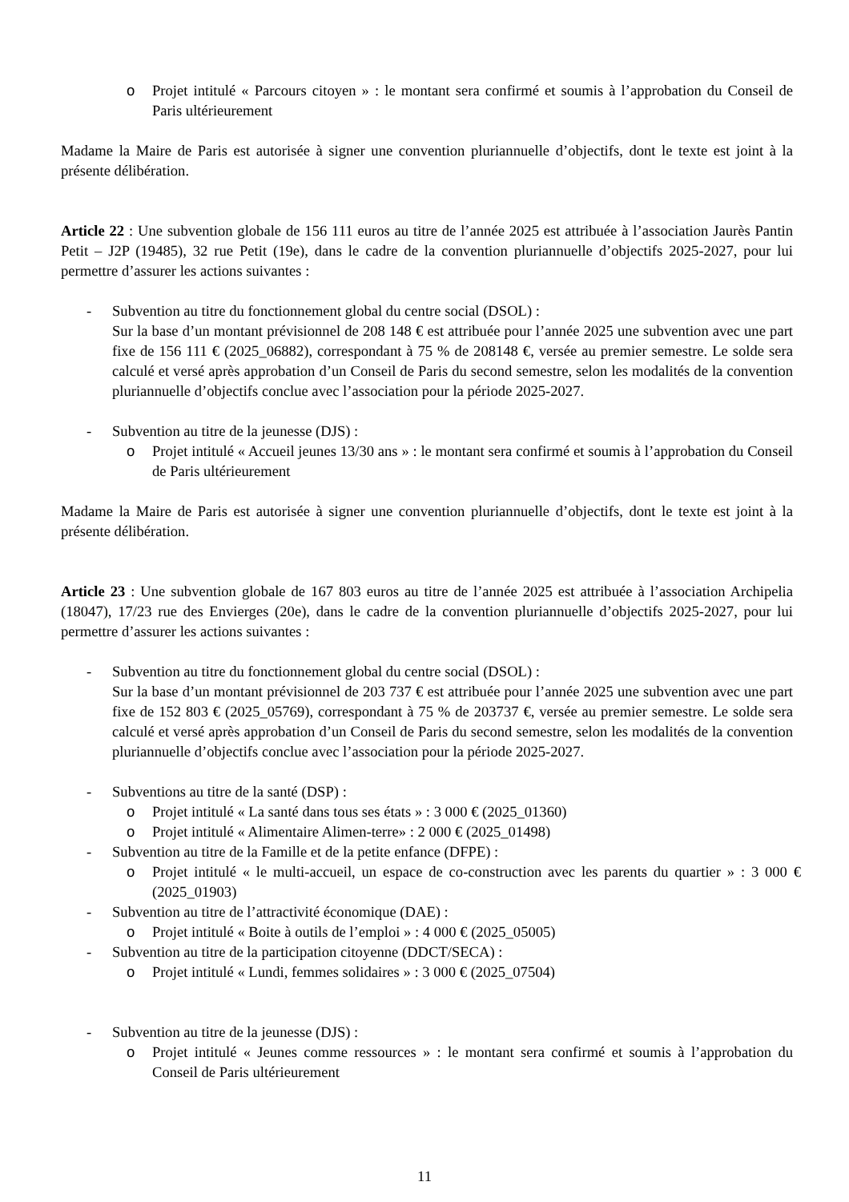o Projet intitulé « Parcours citoyen » : le montant sera confirmé et soumis à l’approbation du Conseil de Paris ultérieurement
Madame la Maire de Paris est autorisée à signer une convention pluriannuelle d’objectifs, dont le texte est joint à la présente délibération.
Article 22 : Une subvention globale de 156 111 euros au titre de l’année 2025 est attribuée à l’association Jaurès Pantin Petit – J2P (19485), 32 rue Petit (19e), dans le cadre de la convention pluriannuelle d’objectifs 2025-2027, pour lui permettre d’assurer les actions suivantes :
- Subvention au titre du fonctionnement global du centre social (DSOL) :
Sur la base d’un montant prévisionnel de 208 148 € est attribuée pour l’année 2025 une subvention avec une part fixe de 156 111 € (2025_06882), correspondant à 75 % de 208148 €, versée au premier semestre. Le solde sera calculé et versé après approbation d’un Conseil de Paris du second semestre, selon les modalités de la convention pluriannuelle d’objectifs conclue avec l’association pour la période 2025-2027.
- Subvention au titre de la jeunesse (DJS) :
o Projet intitulé « Accueil jeunes 13/30 ans » : le montant sera confirmé et soumis à l’approbation du Conseil de Paris ultérieurement
Madame la Maire de Paris est autorisée à signer une convention pluriannuelle d’objectifs, dont le texte est joint à la présente délibération.
Article 23 : Une subvention globale de 167 803 euros au titre de l’année 2025 est attribuée à l’association Archipelia (18047), 17/23 rue des Envierges (20e), dans le cadre de la convention pluriannuelle d’objectifs 2025-2027, pour lui permettre d’assurer les actions suivantes :
- Subvention au titre du fonctionnement global du centre social (DSOL) :
Sur la base d’un montant prévisionnel de 203 737 € est attribuée pour l’année 2025 une subvention avec une part fixe de 152 803 € (2025_05769), correspondant à 75 % de 203737 €, versée au premier semestre. Le solde sera calculé et versé après approbation d’un Conseil de Paris du second semestre, selon les modalités de la convention pluriannuelle d’objectifs conclue avec l’association pour la période 2025-2027.
- Subventions au titre de la santé (DSP) :
o Projet intitulé « La santé dans tous ses états » : 3 000 € (2025_01360)
o Projet intitulé « Alimentaire Alimen-terre» : 2 000 € (2025_01498)
- Subvention au titre de la Famille et de la petite enfance (DFPE) :
o Projet intitulé « le multi-accueil, un espace de co-construction avec les parents du quartier » : 3 000 € (2025_01903)
- Subvention au titre de l’attractivité économique (DAE) :
o Projet intitulé « Boite à outils de l’emploi » : 4 000 € (2025_05005)
- Subvention au titre de la participation citoyenne (DDCT/SECA) :
o Projet intitulé « Lundi, femmes solidaires » : 3 000 € (2025_07504)
- Subvention au titre de la jeunesse (DJS) :
o Projet intitulé « Jeunes comme ressources » : le montant sera confirmé et soumis à l’approbation du Conseil de Paris ultérieurement
11